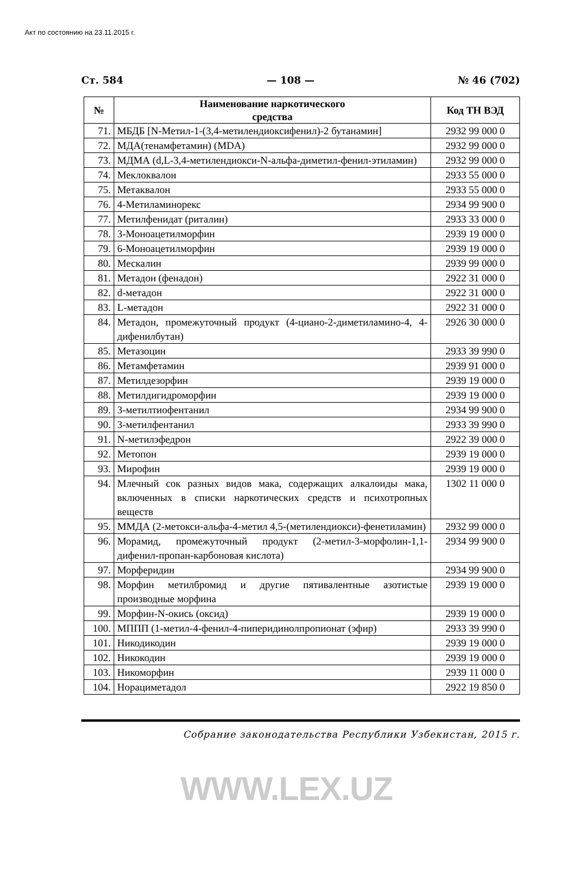Акт по состоянию на 23.11.2015 г.
Ст. 584 — 108 — № 46 (702)
| № | Наименование наркотического средства | Код ТН ВЭД |
| --- | --- | --- |
| 71. | МБДБ [N-Метил-1-(3,4-метилендиоксифенил)-2 бутанамин] | 2932 99 000 0 |
| 72. | МДА(тенамфетамин) (MDA) | 2932 99 000 0 |
| 73. | МДМА (d,L-3,4-метилендиокси-N-альфа-диметил-фенил-этиламин) | 2932 99 000 0 |
| 74. | Меклоквалон | 2933 55 000 0 |
| 75. | Метаквалон | 2933 55 000 0 |
| 76. | 4-Метиламинорекс | 2934 99 900 0 |
| 77. | Метилфенидат (риталин) | 2933 33 000 0 |
| 78. | 3-Моноацетилморфин | 2939 19 000 0 |
| 79. | 6-Моноацетилморфин | 2939 19 000 0 |
| 80. | Мескалин | 2939 99 000 0 |
| 81. | Метадон (фенадон) | 2922 31 000 0 |
| 82. | d-метадон | 2922 31 000 0 |
| 83. | L-метадон | 2922 31 000 0 |
| 84. | Метадон, промежуточный продукт (4-циано-2-диметиламино-4, 4-дифенилбутан) | 2926 30 000 0 |
| 85. | Метазоцин | 2933 39 990 0 |
| 86. | Метамфетамин | 2939 91 000 0 |
| 87. | Метилдезорфин | 2939 19 000 0 |
| 88. | Метилдигидроморфин | 2939 19 000 0 |
| 89. | 3-метилтиофентанил | 2934 99 900 0 |
| 90. | 3-метилфентанил | 2933 39 990 0 |
| 91. | N-метилэфедрон | 2922 39 000 0 |
| 92. | Метопон | 2939 19 000 0 |
| 93. | Мирофин | 2939 19 000 0 |
| 94. | Млечный сок разных видов мака, содержащих алкалоиды мака, включенных в списки наркотических средств и психотропных веществ | 1302 11 000 0 |
| 95. | ММДА (2-метокси-альфа-4-метил 4,5-(метилендиокси)-фенетиламин) | 2932 99 000 0 |
| 96. | Морамид, промежуточный продукт (2-метил-3-морфолин-1,1-дифенил-пропан-карбоновая кислота) | 2934 99 900 0 |
| 97. | Морферидин | 2934 99 900 0 |
| 98. | Морфин метилбромид и другие пятивалентные азотистые производные морфина | 2939 19 000 0 |
| 99. | Морфин-N-окись (оксид) | 2939 19 000 0 |
| 100. | МППП (1-метил-4-фенил-4-пиперидинолпропионат (эфир) | 2933 39 990 0 |
| 101. | Никодикодин | 2939 19 000 0 |
| 102. | Никокодин | 2939 19 000 0 |
| 103. | Никоморфин | 2939 11 000 0 |
| 104. | Норациметадол | 2922 19 850 0 |
Собрание законодательства Республики Узбекистан, 2015 г.
WWW.LEX.UZ